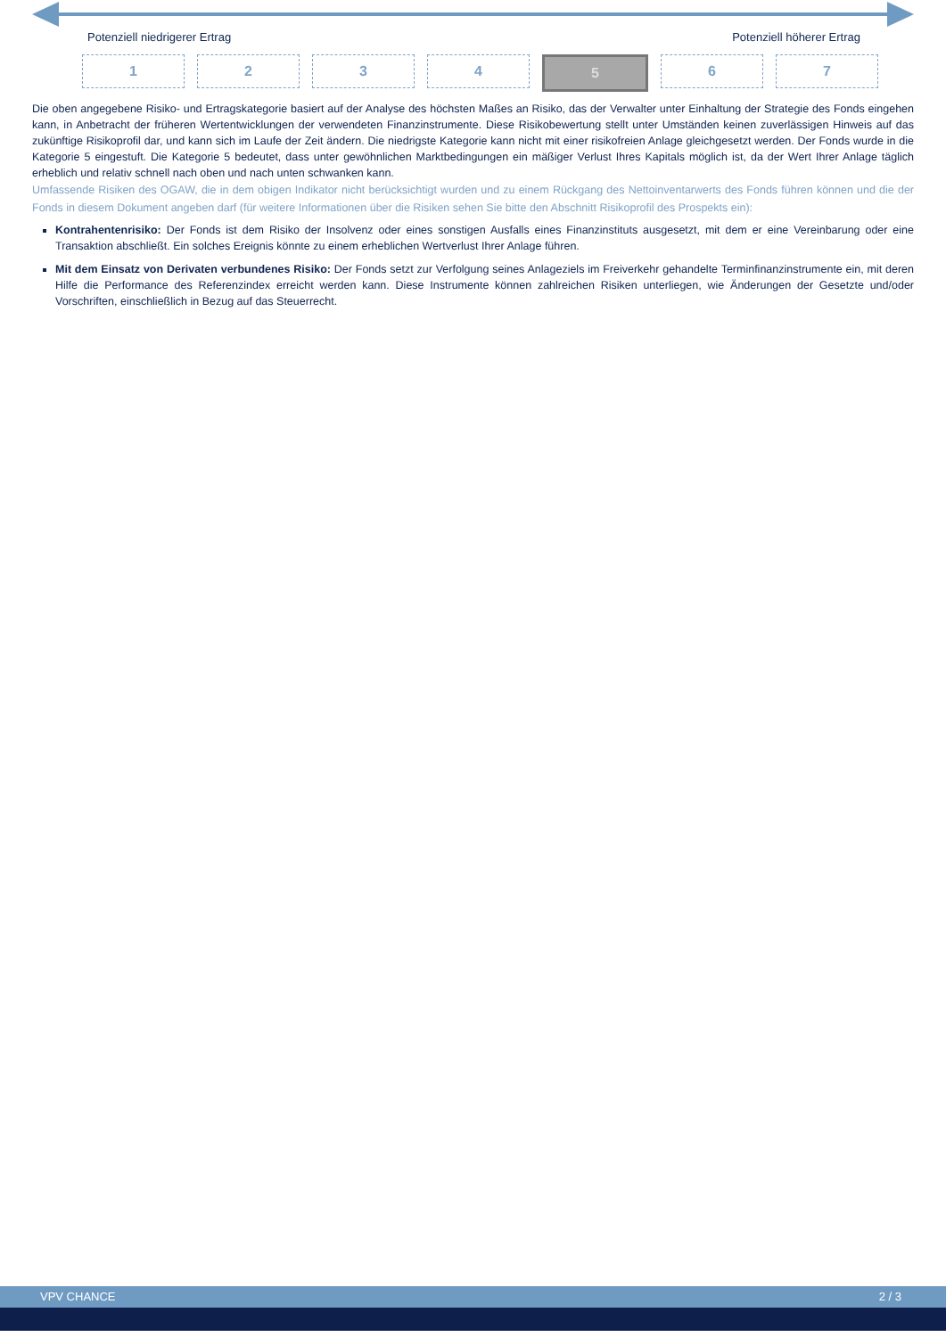Potenziell niedrigerer Ertrag Potenziell höherer Ertrag
1 2 3 4 5 6 7
Die oben angegebene Risiko- und Ertragskategorie basiert auf der Analyse des höchsten Maßes an Risiko, das der Verwalter unter Einhaltung der Strategie des Fonds eingehen kann, in Anbetracht der früheren Wertentwicklungen der verwendeten Finanzinstrumente. Diese Risikobewertung stellt unter Umständen keinen zuverlässigen Hinweis auf das zukünftige Risikoprofil dar, und kann sich im Laufe der Zeit ändern. Die niedrigste Kategorie kann nicht mit einer risikofreien Anlage gleichgesetzt werden. Der Fonds wurde in die Kategorie 5 eingestuft. Die Kategorie 5 bedeutet, dass unter gewöhnlichen Marktbedingungen ein mäßiger Verlust Ihres Kapitals möglich ist, da der Wert Ihrer Anlage täglich erheblich und relativ schnell nach oben und nach unten schwanken kann.
Umfassende Risiken des OGAW, die in dem obigen Indikator nicht berücksichtigt wurden und zu einem Rückgang des Nettoinventarwerts des Fonds führen können und die der Fonds in diesem Dokument angeben darf (für weitere Informationen über die Risiken sehen Sie bitte den Abschnitt Risikoprofil des Prospekts ein):
Kontrahentenrisiko: Der Fonds ist dem Risiko der Insolvenz oder eines sonstigen Ausfalls eines Finanzinstituts ausgesetzt, mit dem er eine Vereinbarung oder eine Transaktion abschließt. Ein solches Ereignis könnte zu einem erheblichen Wertverlust Ihrer Anlage führen.
Mit dem Einsatz von Derivaten verbundenes Risiko: Der Fonds setzt zur Verfolgung seines Anlageziels im Freiverkehr gehandelte Terminfinanzinstrumente ein, mit deren Hilfe die Performance des Referenzindex erreicht werden kann. Diese Instrumente können zahlreichen Risiken unterliegen, wie Änderungen der Gesetzte und/oder Vorschriften, einschließlich in Bezug auf das Steuerrecht.
VPV CHANCE 2 / 3